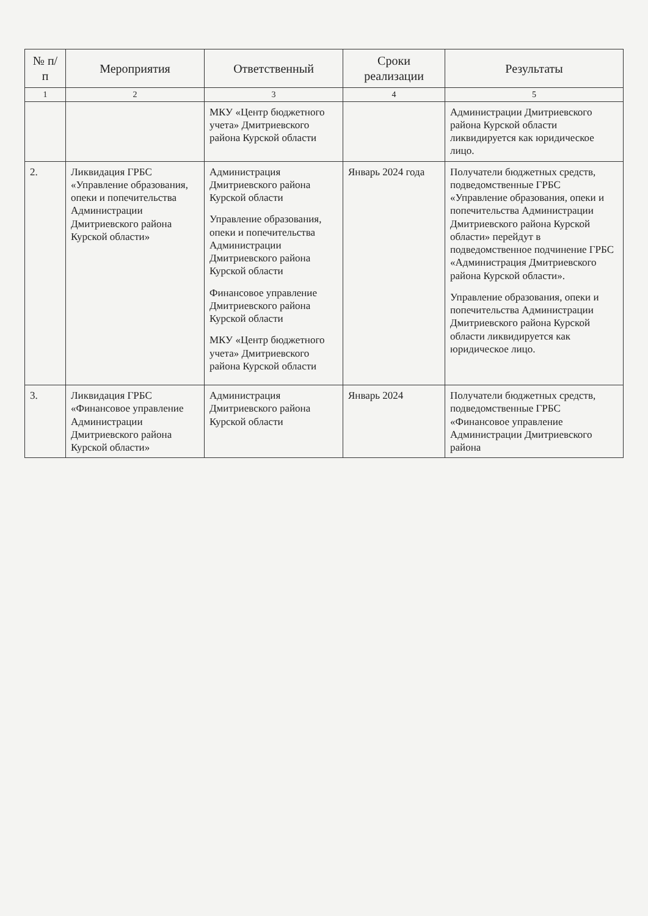| № п/п | Мероприятия | Ответственный | Сроки реализации | Результаты |
| --- | --- | --- | --- | --- |
| 1 | 2 | 3 | 4 | 5 |
| | | МКУ «Центр бюджетного учета» Дмитриевского района Курской области | | Администрации Дмитриевского района Курской области ликвидируется как юридическое лицо. |
| 2. | Ликвидация ГРБС «Управление образования, опеки и попечительства Администрации Дмитриевского района Курской области» | Администрация Дмитриевского района Курской области Управление образования, опеки и попечительства Администрации Дмитриевского района Курской области Финансовое управление Дмитриевского района Курской области МКУ «Центр бюджетного учета» Дмитриевского района Курской области | Январь 2024 года | Получатели бюджетных средств, подведомственные ГРБС «Управление образования, опеки и попечительства Администрации Дмитриевского района Курской области» перейдут в подведомственное подчинение ГРБС «Администрация Дмитриевского района Курской области». Управление образования, опеки и попечительства Администрации Дмитриевского района Курской области ликвидируется как юридическое лицо. |
| 3. | Ликвидация ГРБС «Финансовое управление Администрации Дмитриевского района Курской области» | Администрация Дмитриевского района Курской области | Январь 2024 | Получатели бюджетных средств, подведомственные ГРБС «Финансовое управление Администрации Дмитриевского района |